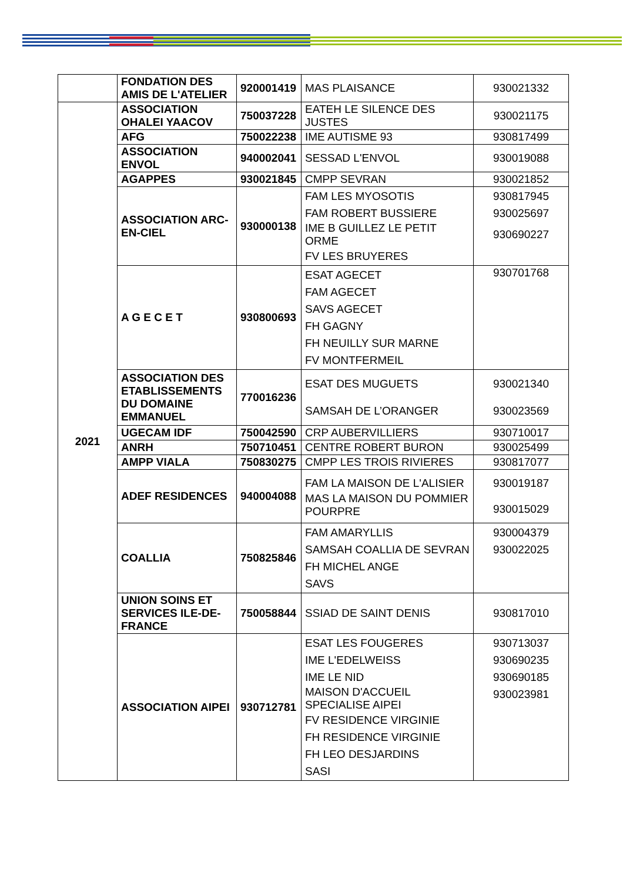| | FONDATION DES AMIS DE L'ATELIER | 920001419 | MAS PLAISANCE | 930021332 |
| 2021 | ASSOCIATION OHALEI YAACOV | 750037228 | EATEH LE SILENCE DES JUSTES | 930021175 |
| | AFG | 750022238 | IME AUTISME 93 | 930817499 |
| | ASSOCIATION ENVOL | 940002041 | SESSAD L'ENVOL | 930019088 |
| | AGAPPES | 930021845 | CMPP SEVRAN | 930021852 |
| | ASSOCIATION ARC-EN-CIEL | 930000138 | FAM LES MYOSOTIS FAM ROBERT BUSSIERE IME B GUILLEZ LE PETIT ORME FV LES BRUYERES | 930817945 930025697 930690227 |
| | A G E C E T | 930800693 | ESAT AGECET FAM AGECET SAVS AGECET FH GAGNY FH NEUILLY SUR MARNE FV MONTFERMEIL | 930701768 |
| | ASSOCIATION DES ETABLISSEMENTS DU DOMAINE EMMANUEL | 770016236 | ESAT DES MUGUETS SAMSAH DE L’ORANGER | 930021340 930023569 |
| | UGECAM IDF | 750042590 | CRP AUBERVILLIERS | 930710017 |
| | ANRH | 750710451 | CENTRE ROBERT BURON | 930025499 |
| | AMPP VIALA | 750830275 | CMPP LES TROIS RIVIERES | 930817077 |
| | ADEF RESIDENCES | 940004088 | FAM LA MAISON DE L'ALISIER MAS LA MAISON DU POMMIER POURPRE | 930019187 930015029 |
| | COALLIA | 750825846 | FAM AMARYLLIS SAMSAH COALLIA DE SEVRAN FH MICHEL ANGE SAVS | 930004379 930022025 |
| | UNION SOINS ET SERVICES ILE-DE-FRANCE | 750058844 | SSIAD DE SAINT DENIS | 930817010 |
| | ASSOCIATION AIPEI | 930712781 | ESAT LES FOUGERES IME L'EDELWEISS IME LE NID MAISON D'ACCUEIL SPECIALISE AIPEI FV RESIDENCE VIRGINIE FH RESIDENCE VIRGINIE FH LEO DESJARDINS SASI | 930713037 930690235 930690185 930023981 |